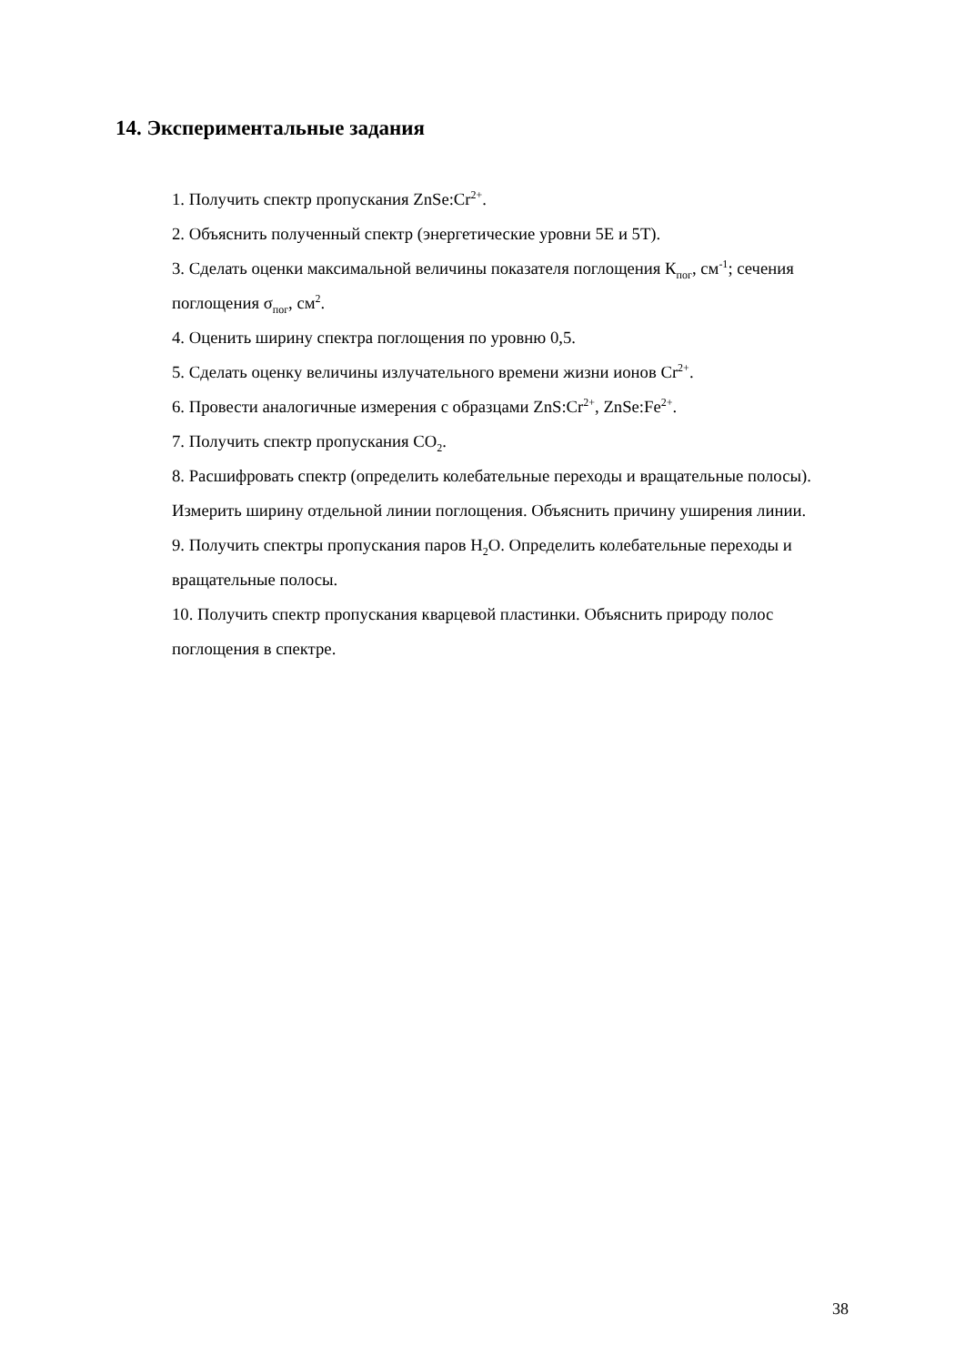14. Экспериментальные задания
1. Получить спектр пропускания ZnSe:Cr<sup>2+</sup>.
2. Объяснить полученный спектр (энергетические уровни 5E и 5T).
3. Сделать оценки максимальной величины показателя поглощения К<sub>пог</sub>, см<sup>-1</sup>; сечения поглощения σ<sub>пог</sub>, см<sup>2</sup>.
4. Оценить ширину спектра поглощения по уровню 0,5.
5. Сделать оценку величины излучательного времени жизни ионов Cr<sup>2+</sup>.
6. Провести аналогичные измерения с образцами ZnS:Cr<sup>2+</sup>, ZnSe:Fe<sup>2+</sup>.
7. Получить спектр пропускания CO<sub>2</sub>.
8. Расшифровать спектр (определить колебательные переходы и вращательные полосы). Измерить ширину отдельной линии поглощения. Объяснить причину уширения линии.
9. Получить спектры пропускания паров H<sub>2</sub>O. Определить колебательные переходы и вращательные полосы.
10. Получить спектр пропускания кварцевой пластинки. Объяснить природу полос поглощения в спектре.
38